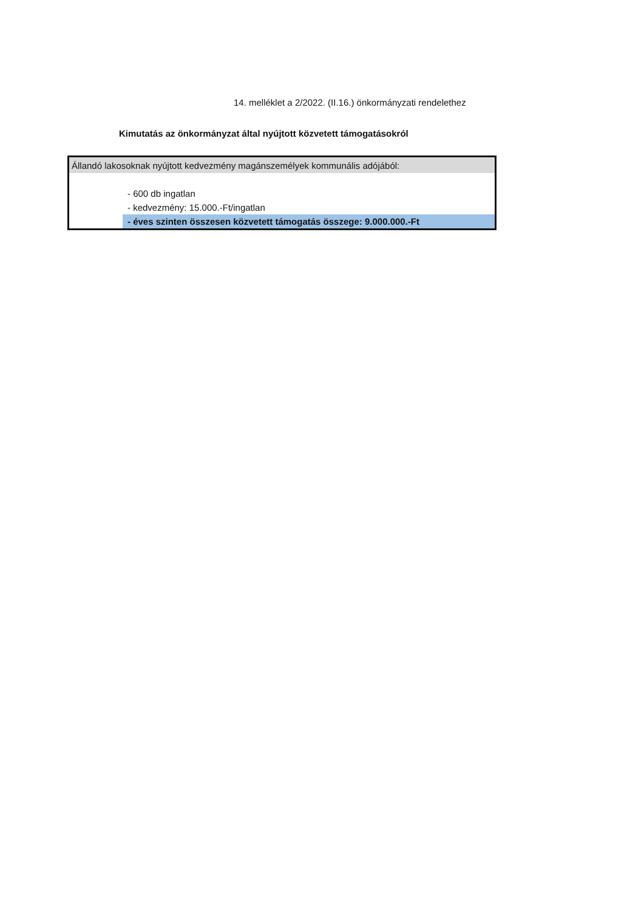14. melléklet a 2/2022. (II.16.) önkormányzati rendelethez
Kimutatás az önkormányzat által nyújtott közvetett támogatásokról
| Állandó lakosoknak nyújtott kedvezmény magánszemélyek kommunális adójából: |
| - 600 db ingatlan |
| - kedvezmény: 15.000.-Ft/ingatlan |
| - éves szinten összesen közvetett támogatás összege: 9.000.000.-Ft |